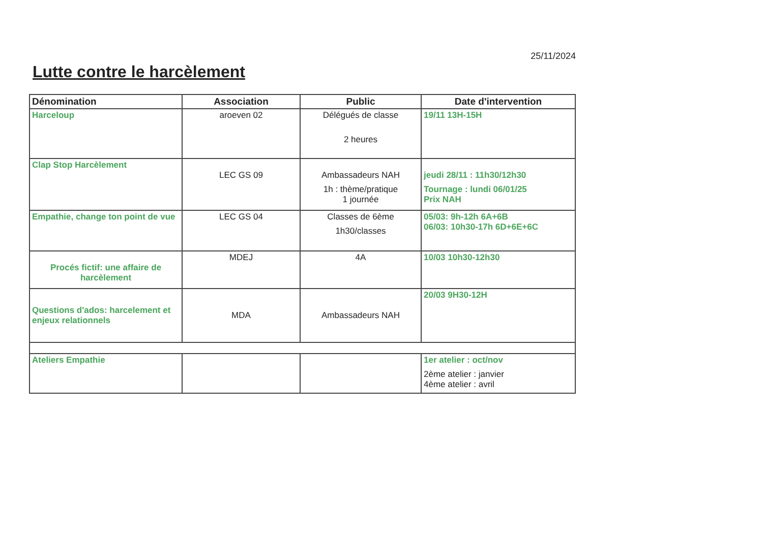25/11/2024
Lutte contre le harcèlement
| Dénomination | Association | Public | Date d'intervention |
| --- | --- | --- | --- |
| Harceloup | aroeven 02 | Délégués de classe 2 heures | 19/11 13H-15H |
| Clap Stop Harcèlement | LEC GS 09 | Ambassadeurs NAH 1h : thème/pratique 1 journée | jeudi 28/11 : 11h30/12h30 Tournage : lundi 06/01/25 Prix NAH |
| Empathie, change ton point de vue | LEC GS 04 | Classes de 6ème 1h30/classes | 05/03: 9h-12h 6A+6B 06/03: 10h30-17h 6D+6E+6C |
| Procés fictif: une affaire de harcèlement | MDEJ | 4A | 10/03 10h30-12h30 |
| Questions d'ados: harcelement et enjeux relationnels | MDA | Ambassadeurs NAH | 20/03 9H30-12H |
| Ateliers Empathie | | | 1er atelier : oct/nov 2ème atelier : janvier 4ème atelier : avril |